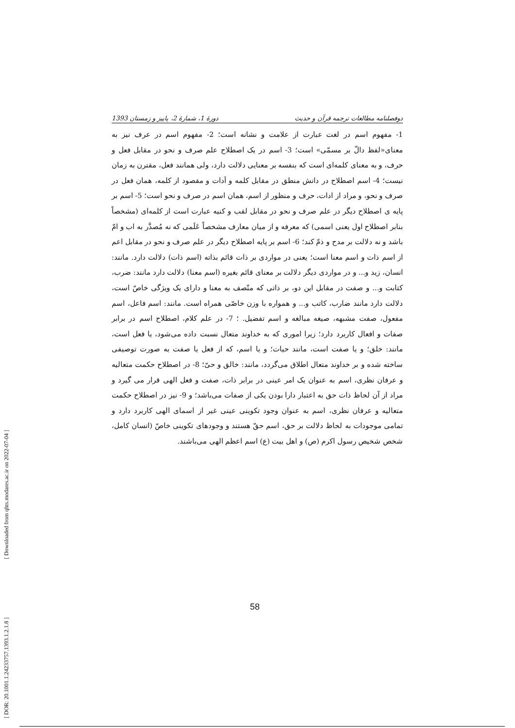[ DOR: 20.1001.1.24233757.1393.1.2.1.8 ] [ Downloaded from qhts.modares.ac.ir on 2022-07-04 ]
دوفصلنامه مطالعات ترجمه قرآن و حدیث دورهٔ 1، شمارهٔ 2، پاییز و زمستان 1393
1- مفهوم اسم در لغت عبارت از علامت و نشانه است؛ 2- مفهوم اسم در عرف نیز به معنای«لفظ دالّ بر مسمّی» است؛ 3- اسم در یک اصطلاح علم صرف و نحو در مقابل فعل و حرف، و به معنای کلمه‌ای است که بنفسه بر معنایی دلالت دارد، ولی همانند فعل، مقترن به زمان نیست؛ 4- اسم اصطلاح در دانش منطق در مقابل کلمه و اَدات و مقصود از کلمه، همان فعل در صرف و نحو، و مراد از ادات، حرف و منظور از اسم، همان اسم در صرف و نحو است؛ 5- اسم بر پایه ی اصطلاح دیگر در علم صرف و نحو در مقابل لقب و کنیه عبارت است از کلمه‌ای (مشخصاً بنابر اصطلاح اول یعنی اسمی) که معرفه و از میان معارف مشخصاً عَلَمی که نه مُصدَّر به اب و امّ باشد و نه دلالت بر مدح و ذمّ کند؛ 6- اسم بر پایه اصطلاح دیگر در علم صرف و نحو در مقابل اعم از اسم ذات و اسم معنا است؛ یعنی در مواردی بر ذات قائم بذاته (اسم ذات) دلالت دارد. مانند: انسان، زید و... و در مواردی دیگر دلالت بر معنای قائم بغیره (اسم معنا) دلالت دارد مانند: ضرب، کتابت و... و صفت در مقابل این دو، بر ذاتی که متّصف به معنا و دارای یک ویژگی خاصّ است، دلالت دارد مانند ضارب، کاتب و... و همواره با وزن خاصّی همراه است. مانند: اسم فاعل، اسم مفعول، صفت مشبهه، صیغه مبالغه و اسم تفضیل. ؛ 7- در علم کلام، اصطلاح اسم در برابر صفات و افعال کاربرد دارد؛ زیرا اموری که به خداوند متعال نسبت داده می‌شود، یا فعل است، مانند: خلق؛ و یا صفت است، مانند حیات؛ و یا اسم، که از فعل یا صفت به صورت توصیفی ساخته شده و بر خداوند متعال اطلاق می‌گردد، مانند: خالق و حیّ؛ 8- در اصطلاح حکمت متعالیه و عرفان نظری، اسم به عنوان یک امر عینی در برابر ذات، صفت و فعل الهی قرار می گیرد و مراد از آن لحاظ ذات حق به اعتبار دارا بودن یکی از صفات می‌باشد؛ و 9- نیز در اصطلاح حکمت متعالیه و عرفان نظری، اسم به عنوان وجود تکوینی عینی غیر از اسمای الهی کاربرد دارد و تمامی موجودات به لحاظ دلالت بر حق، اسم حقّ هستند و وجودهای تکوینی خاصّ (انسان کامل، شخص شخیص رسول اکرم (ص) و اهل بیت (ع) اسم اعظم الهی می‌باشند.
58